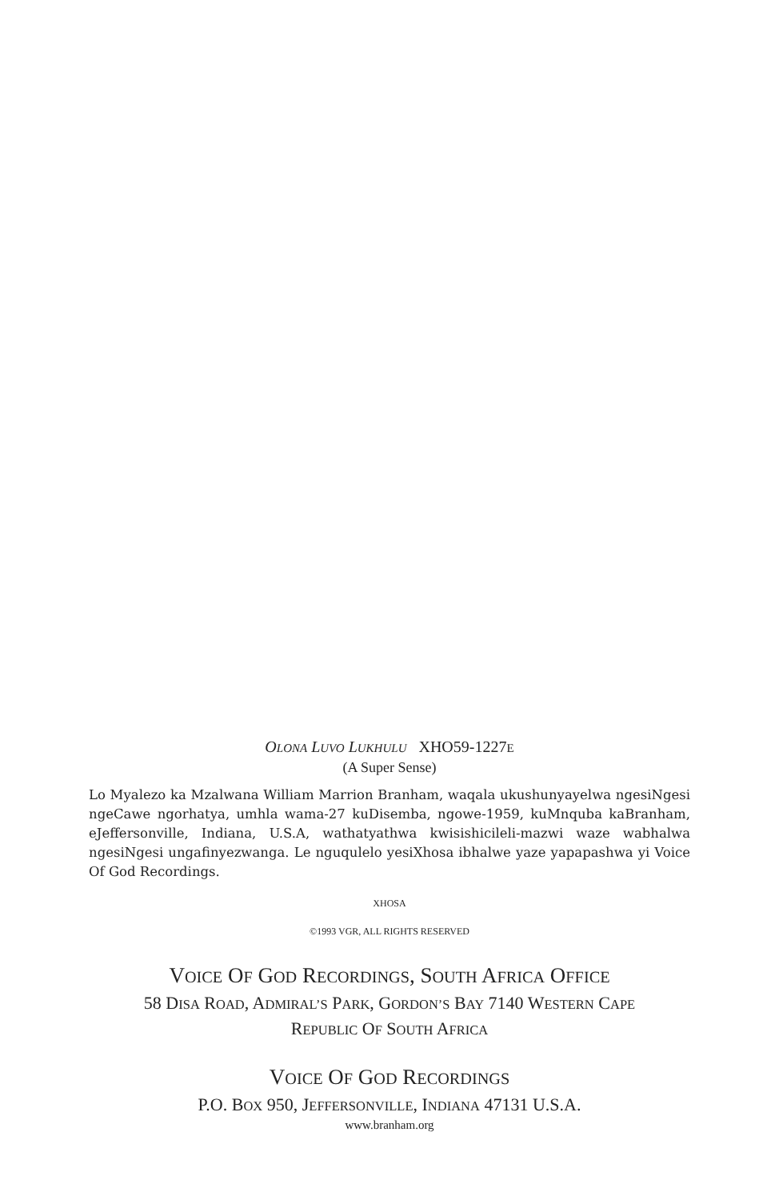OLONA LUVO LUKHULU XHO59-1227E
(A Super Sense)
Lo Myalezo ka Mzalwana William Marrion Branham, waqala ukushunyayelwa ngesiNgesi ngeCawe ngorhatya, umhla wama-27 kuDisemba, ngowe-1959, kuMnquba kaBranham, eJeffersonville, Indiana, U.S.A, wathatyathwa kwisishicileli-mazwi waze wabhalwa ngesiNgesi ungafinyezwanga. Le nguqulelo yesiXhosa ibhalwe yaze yapapashwa yi Voice Of God Recordings.
XHOSA
©1993 VGR, ALL RIGHTS RESERVED
VOICE OF GOD RECORDINGS, SOUTH AFRICA OFFICE
58 DISA ROAD, ADMIRAL’S PARK, GORDON’S BAY 7140 WESTERN CAPE
REPUBLIC OF SOUTH AFRICA
VOICE OF GOD RECORDINGS
P.O. BOX 950, JEFFERSONVILLE, INDIANA 47131 U.S.A.
www.branham.org